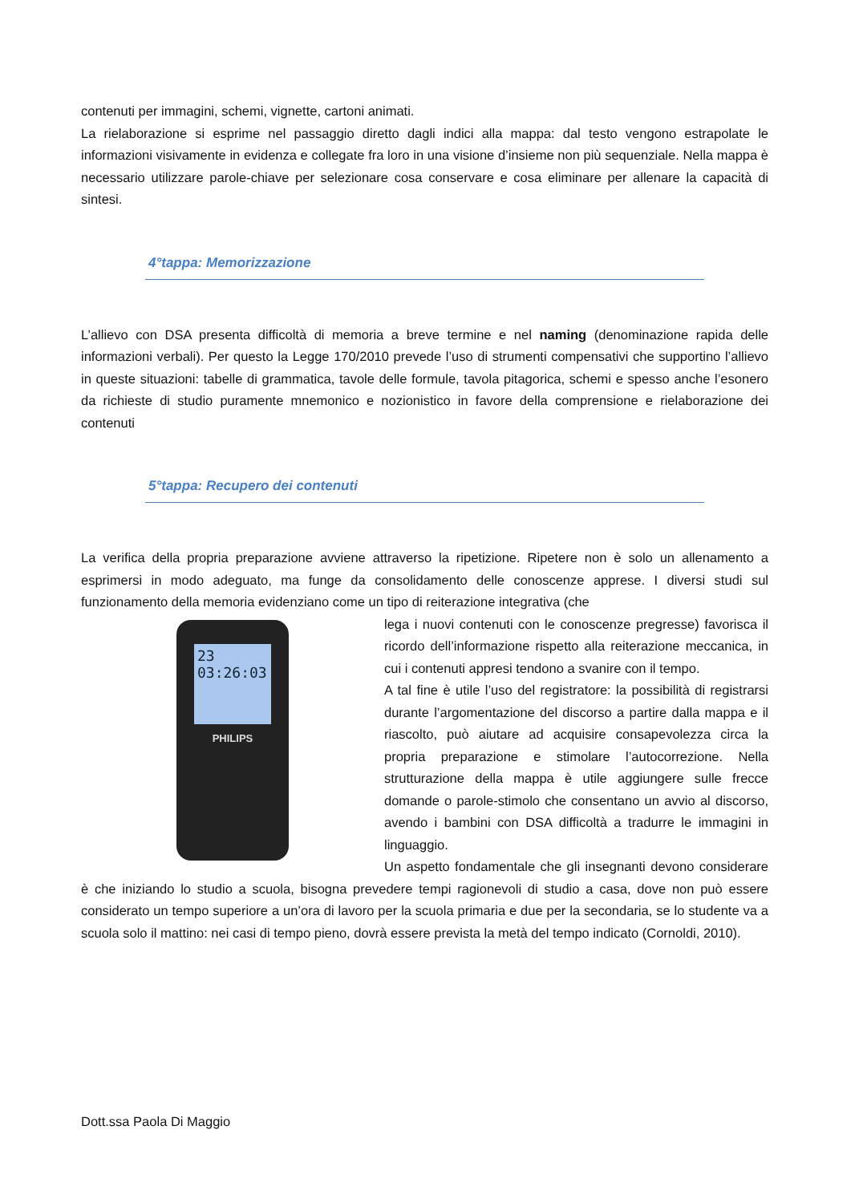contenuti per immagini, schemi, vignette, cartoni animati.
La rielaborazione si esprime nel passaggio diretto dagli indici alla mappa: dal testo vengono estrapolate le informazioni visivamente in evidenza e collegate fra loro in una visione d’insieme non più sequenziale. Nella mappa è necessario utilizzare parole-chiave per selezionare cosa conservare e cosa eliminare per allenare la capacità di sintesi.
4°tappa: Memorizzazione
L’allievo con DSA presenta difficoltà di memoria a breve termine e nel naming (denominazione rapida delle informazioni verbali). Per questo la Legge 170/2010 prevede l’uso di strumenti compensativi che supportino l’allievo in queste situazioni: tabelle di grammatica, tavole delle formule, tavola pitagorica, schemi e spesso anche l’esonero da richieste di studio puramente mnemonico e nozionistico in favore della comprensione e rielaborazione dei contenuti
5°tappa: Recupero dei contenuti
La verifica della propria preparazione avviene attraverso la ripetizione. Ripetere non è solo un allenamento a esprimersi in modo adeguato, ma funge da consolidamento delle conoscenze apprese. I diversi studi sul funzionamento della memoria evidenziano come un tipo di reiterazione integrativa (che
23
03:26:03
PHILIPS
lega i nuovi contenuti con le conoscenze pregresse) favorisca il ricordo dell’informazione rispetto alla reiterazione meccanica, in cui i contenuti appresi tendono a svanire con il tempo.
A tal fine è utile l’uso del registratore: la possibilità di registrarsi durante l’argomentazione del discorso a partire dalla mappa e il riascolto, può aiutare ad acquisire consapevolezza circa la propria preparazione e stimolare l’autocorrezione. Nella strutturazione della mappa è utile aggiungere sulle frecce domande o parole-stimolo che consentano un avvio al discorso, avendo i bambini con DSA difficoltà a tradurre le immagini in linguaggio.
Un aspetto fondamentale che gli insegnanti devono considerare è che iniziando lo studio a scuola, bisogna prevedere tempi ragionevoli di studio a casa, dove non può essere considerato un tempo superiore a un’ora di lavoro per la scuola primaria e due per la secondaria, se lo studente va a scuola solo il mattino: nei casi di tempo pieno, dovrà essere prevista la metà del tempo indicato (Cornoldi, 2010).
Dott.ssa Paola Di Maggio